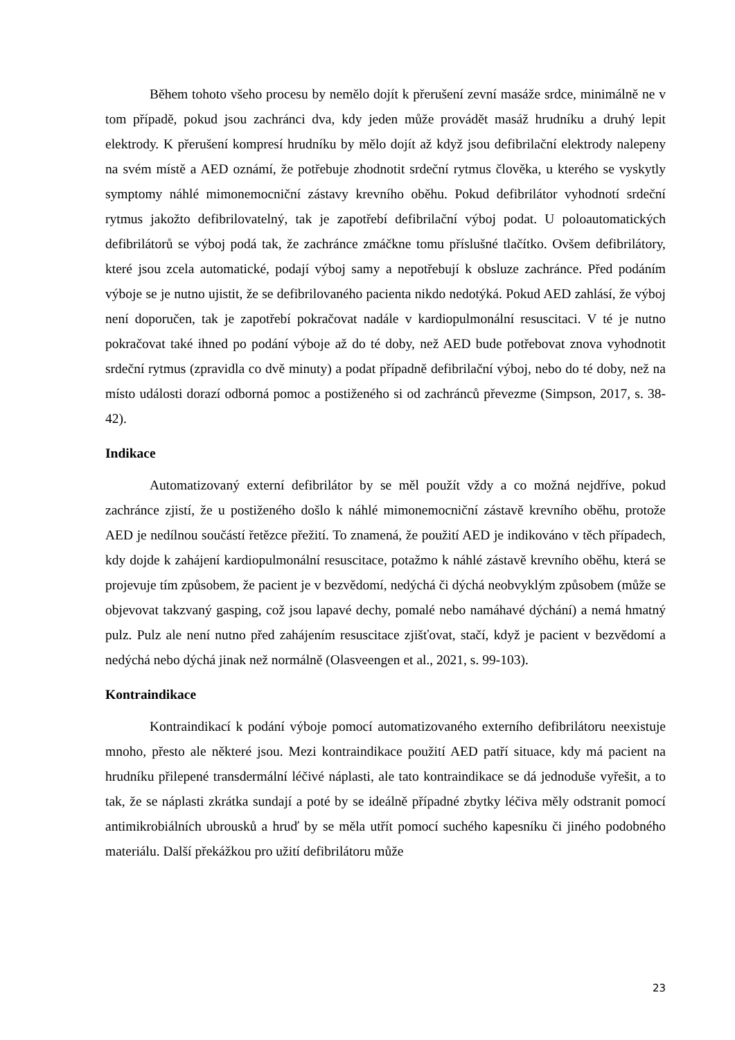Během tohoto všeho procesu by nemělo dojít k přerušení zevní masáže srdce, minimálně ne v tom případě, pokud jsou zachránci dva, kdy jeden může provádět masáž hrudníku a druhý lepit elektrody. K přerušení kompresí hrudníku by mělo dojít až když jsou defibrilační elektrody nalepeny na svém místě a AED oznámí, že potřebuje zhodnotit srdeční rytmus člověka, u kterého se vyskytly symptomy náhlé mimonemocniční zástavy krevního oběhu. Pokud defibrilátor vyhodnotí srdeční rytmus jakožto defibrilovatelný, tak je zapotřebí defibrilační výboj podat. U poloautomatických defibrilátorů se výboj podá tak, že zachránce zmáčkne tomu příslušné tlačítko. Ovšem defibrilátory, které jsou zcela automatické, podají výboj samy a nepotřebují k obsluze zachránce. Před podáním výboje se je nutno ujistit, že se defibrilovaného pacienta nikdo nedotýká. Pokud AED zahlásí, že výboj není doporučen, tak je zapotřebí pokračovat nadále v kardiopulmonální resuscitaci. V té je nutno pokračovat také ihned po podání výboje až do té doby, než AED bude potřebovat znova vyhodnotit srdeční rytmus (zpravidla co dvě minuty) a podat případně defibrilační výboj, nebo do té doby, než na místo události dorazí odborná pomoc a postiženého si od zachránců převezme (Simpson, 2017, s. 38-42).
Indikace
Automatizovaný externí defibrilátor by se měl použít vždy a co možná nejdříve, pokud zachránce zjistí, že u postiženého došlo k náhlé mimonemocniční zástavě krevního oběhu, protože AED je nedílnou součástí řetězce přežití. To znamená, že použití AED je indikováno v těch případech, kdy dojde k zahájení kardiopulmonální resuscitace, potažmo k náhlé zástavě krevního oběhu, která se projevuje tím způsobem, že pacient je v bezvědomí, nedýchá či dýchá neobvyklým způsobem (může se objevovat takzvaný gasping, což jsou lapavé dechy, pomalé nebo namáhavé dýchání) a nemá hmatný pulz. Pulz ale není nutno před zahájením resuscitace zjišťovat, stačí, když je pacient v bezvědomí a nedýchá nebo dýchá jinak než normálně (Olasveengen et al., 2021, s. 99-103).
Kontraindikace
Kontraindikací k podání výboje pomocí automatizovaného externího defibrilátoru neexistuje mnoho, přesto ale některé jsou. Mezi kontraindikace použití AED patří situace, kdy má pacient na hrudníku přilepené transdermální léčivé náplasti, ale tato kontraindikace se dá jednoduše vyřešit, a to tak, že se náplasti zkrátka sundají a poté by se ideálně případné zbytky léčiva měly odstranit pomocí antimikrobiálních ubrousků a hruď by se měla utřít pomocí suchého kapesníku či jiného podobného materiálu. Další překážkou pro užití defibrilátoru může
23